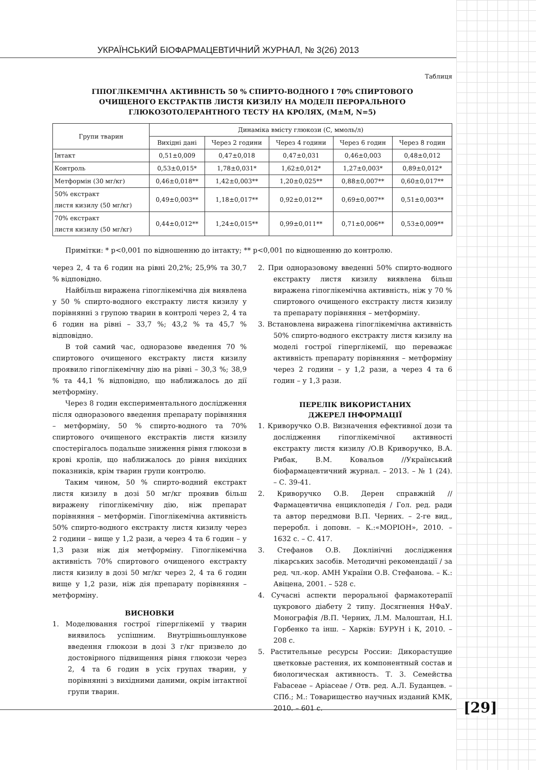УКРАЇНСЬКИЙ БІОФАРМАЦЕВТИЧНИЙ ЖУРНАЛ, № 3(26) 2013
Таблиця
ГІПОГЛІКЕМІЧНА АКТИВНІСТЬ 50 % СПИРТО-ВОДНОГО І 70% СПИРТОВОГО
ОЧИЩЕНОГО ЕКСТРАКТІВ ЛИСТЯ КИЗИЛУ НА МОДЕЛІ ПЕРОРАЛЬНОГО
ГЛЮКОЗОТОЛЕРАНТНОГО ТЕСТУ НА КРОЛЯХ, (M±M, N=5)
| Групи тварин | Динаміка вмісту глюкози (С, ммоль/л) | | | | |
| --- | --- | --- | --- | --- | --- |
| | Вихідні дані | Через 2 години | Через 4 години | Через 6 годин | Через 8 годин |
| Інтакт | 0,51±0,009 | 0,47±0,018 | 0,47±0,031 | 0,46±0,003 | 0,48±0,012 |
| Контроль | 0,53±0,015* | 1,78±0,031* | 1,62±0,012* | 1,27±0,003* | 0,89±0,012* |
| Метформін (30 мг/кг) | 0,46±0,018** | 1,42±0,003** | 1,20±0,025** | 0,88±0,007** | 0,60±0,017** |
| 50% екстракт листя кизилу (50 мг/кг) | 0,49±0,003** | 1,18±0,017** | 0,92±0,012** | 0,69±0,007** | 0,51±0,003** |
| 70% екстракт листя кизилу (50 мг/кг) | 0,44±0,012** | 1,24±0,015** | 0,99±0,011** | 0,71±0,006** | 0,53±0,009** |
Примітки: * p<0,001 по відношенню до інтакту; ** p<0,001 по відношенню до контролю.
через 2, 4 та 6 годин на рівні 20,2%; 25,9% та 30,7 % відповідно.
Найбільш виражена гіпоглікемічна дія виявлена у 50 % спирто-водного екстракту листя кизилу у порівнянні з групою тварин в контролі через 2, 4 та 6 годин на рівні – 33,7 %; 43,2 % та 45,7 % відповідно.
В той самий час, одноразове введення 70 % спиртового очищеного екстракту листя кизилу проявило гіпоглікемічну дію на рівні – 30,3 %; 38,9 % та 44,1 % відповідно, що наближалось до дії метформіну.
Через 8 годин експериментального дослідження після одноразового введення препарату порівняння – метформіну, 50 % спирто-водного та 70% спиртового очищеного екстрактів листя кизилу спостерігалось подальше зниження рівня глюкози в крові кролів, що наближалось до рівня вихідних показників, крім тварин групи контролю.
Таким чином, 50 % спирто-водний екстракт листя кизилу в дозі 50 мг/кг проявив більш виражену гіпоглікемічну дію, ніж препарат порівняння – метформін. Гіпоглікемічна активність 50% спирто-водного екстракту листя кизилу через 2 години – вище у 1,2 рази, а через 4 та 6 годин – у 1,3 рази ніж дія метформіну. Гіпоглікемічна активність 70% спиртового очищеного екстракту листя кизилу в дозі 50 мг/кг через 2, 4 та 6 годин вище у 1,2 рази, ніж дія препарату порівняння – метформіну.
ВИСНОВКИ
1. Моделювання гострої гіперглікемії у тварин виявилось успішним. Внутрішньошлункове введення глюкози в дозі 3 г/кг призвело до достовірного підвищення рівня глюкози через 2, 4 та 6 годин в усіх групах тварин, у порівнянні з вихідними даними, окрім інтактної групи тварин.
2. При одноразовому введенні 50% спирто-водного екстракту листя кизилу виявлена більш виражена гіпоглікемічна активність, ніж у 70 % спиртового очищеного екстракту листя кизилу та препарату порівняння – метформіну.
3. Встановлена виражена гіпоглікемічна активність 50% спирто-водного екстракту листя кизилу на моделі гострої гіперглікемії, що переважає активність препарату порівняння – метформіну через 2 години – у 1,2 рази, а через 4 та 6 годин – у 1,3 рази.
ПЕРЕЛІК ВИКОРИСТАНИХ
ДЖЕРЕЛ ІНФОРМАЦІЇ
1. Криворучко О.В. Визначення ефективної дози та дослідження гіпоглікемічної активності екстракту листя кизилу /О.В Криворучко, В.А. Рибак, В.М. Ковальов //Український біофармацевтичний журнал. – 2013. – № 1 (24). – С. 39-41.
2. Криворучко О.В. Дерен справжній //Фармацевтична енциклопедія / Гол. ред. ради та автор передмови В.П. Черних. – 2-ге вид., переробл. і доповн. – К.:«МОРІОН», 2010. – 1632 с. – С. 417.
3. Стефанов О.В. Доклінічні дослідження лікарських засобів. Методичні рекомендації / за ред. чл.-кор. АМН України О.В. Стефанова. – К.: Авіцена, 2001. – 528 с.
4. Сучасні аспекти пероральної фармакотерапії цукрового діабету 2 типу. Досягнення НФаУ. Монографія /В.П. Черних, Л.М. Малоштан, Н.І. Горбенко та інш. – Харків: БУРУН і К, 2010. – 208 с.
5. Растительные ресурсы России: Дикорастущие цветковые растения, их компонентный состав и биологическая активность. Т. 3. Семейства Fabaceae – Apiaceae / Отв. ред. А.Л. Буданцев. – СПб.; М.: Товарищество научных изданий КМК, 2010. – 601 с.
[29]